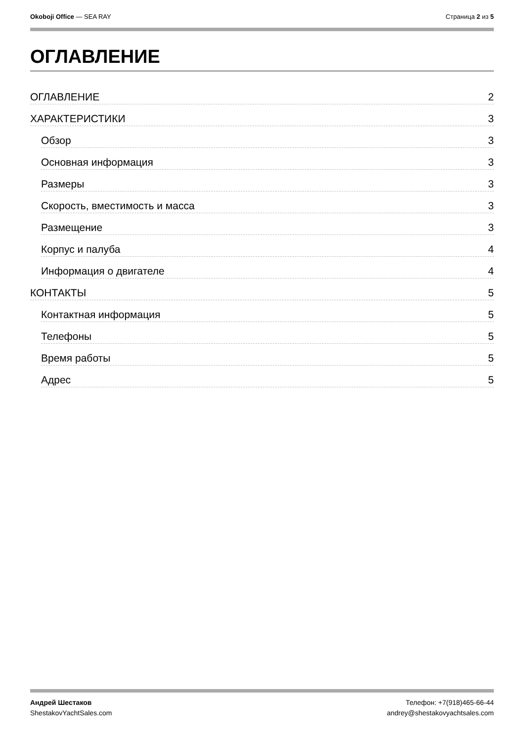Okoboji Office — SEA RAY Страница 2 из 5
ОГЛАВЛЕНИЕ
ОГЛАВЛЕНИЕ 2
ХАРАКТЕРИСТИКИ 3
Обзор 3
Основная информация 3
Размеры 3
Скорость, вместимость и масса 3
Размещение 3
Корпус и палуба 4
Информация о двигателе 4
КОНТАКТЫ 5
Контактная информация 5
Телефоны 5
Время работы 5
Адрес 5
Андрей Шестаков
ShestakovYachtSales.com
Телефон: +7(918)465-66-44
andrey@shestakovyachtsales.com